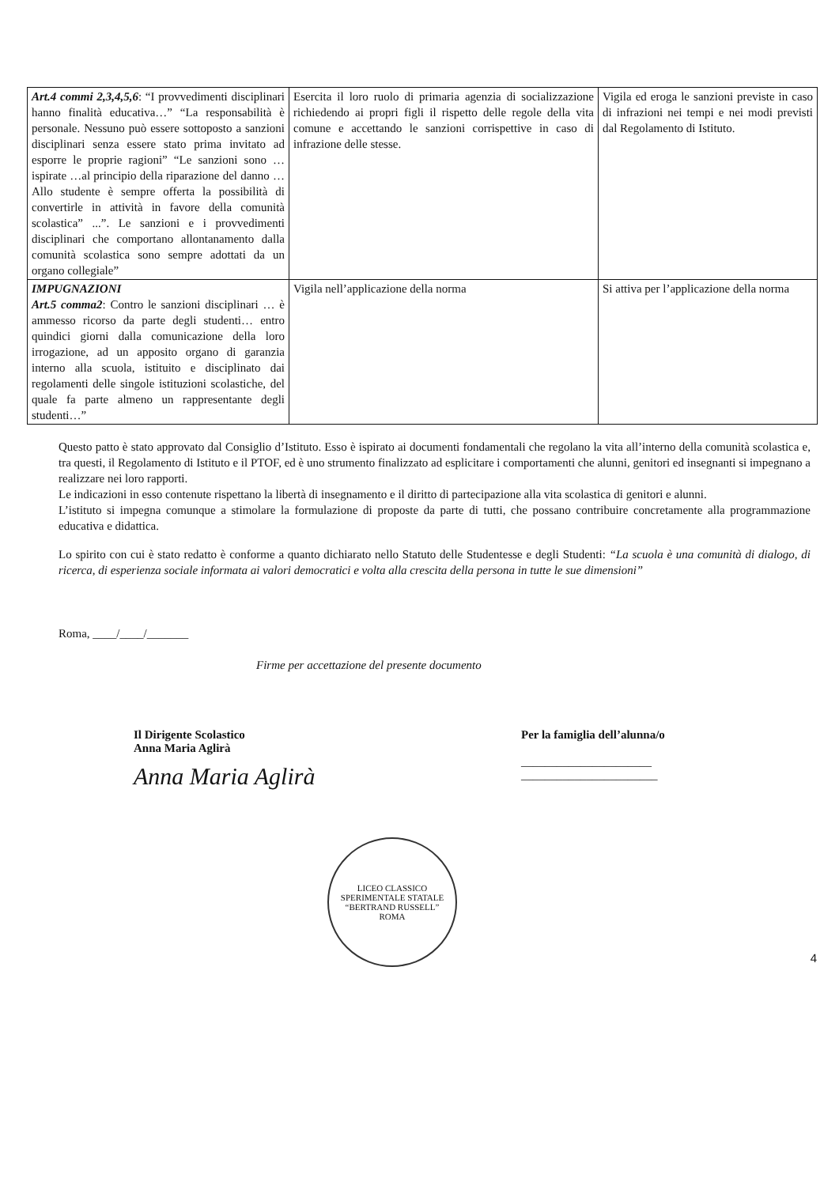| Art.4 commi 2,3,4,5,6 : “I provvedimenti disciplinari hanno finalità educativa…” “La responsabilità è personale. Nessuno può essere sottoposto a sanzioni disciplinari senza essere stato prima invitato ad esporre le proprie ragioni” “Le sanzioni sono …ispirate …al principio della riparazione del danno …Allo studente è sempre offerta la possibilità di convertirle in attività in favore della comunità scolastica” ...”. Le sanzioni e i provvedimenti disciplinari che comportano allontanamento dalla comunità scolastica sono sempre adottati da un organo collegiale” | Esercita il loro ruolo di primaria agenzia di socializzazione richiedendo ai propri figli il rispetto delle regole della vita comune e accettando le sanzioni corrispettive in caso di infrazione delle stesse. | Vigila ed eroga le sanzioni previste in caso di infrazioni nei tempi e nei modi previsti dal Regolamento di Istituto. |
| IMPUGNAZIONI Art.5 comma2 : Contro le sanzioni disciplinari … è ammesso ricorso da parte degli studenti… entro quindici giorni dalla comunicazione della loro irrogazione, ad un apposito organo di garanzia interno alla scuola, istituito e disciplinato dai regolamenti delle singole istituzioni scolastiche, del quale fa parte almeno un rappresentante degli studenti…” | Vigila nell’applicazione della norma | Si attiva per l’applicazione della norma |
Questo patto è stato approvato dal Consiglio d’Istituto. Esso è ispirato ai documenti fondamentali che regolano la vita all’interno della comunità scolastica e, tra questi, il Regolamento di Istituto e il PTOF, ed è uno strumento finalizzato ad esplicitare i comportamenti che alunni, genitori ed insegnanti si impegnano a realizzare nei loro rapporti.
Le indicazioni in esso contenute rispettano la libertà di insegnamento e il diritto di partecipazione alla vita scolastica di genitori e alunni.
L’istituto si impegna comunque a stimolare la formulazione di proposte da parte di tutti, che possano contribuire concretamente alla programmazione educativa e didattica.
Lo spirito con cui è stato redatto è conforme a quanto dichiarato nello Statuto delle Studentesse e degli Studenti: “La scuola è una comunità di dialogo, di ricerca, di esperienza sociale informata ai valori democratici e volta alla crescita della persona in tutte le sue dimensioni”
Roma, ____/____/_______
Firme per accettazione del presente documento
Il Dirigente Scolastico
Anna Maria Aglirà
Anna Maria Aglirà
Per la famiglia dell’alunna/o
______________________
_______________________
LICEO CLASSICO SPERIMENTALE STATALE
“BERTRAND RUSSELL”
ROMA
4